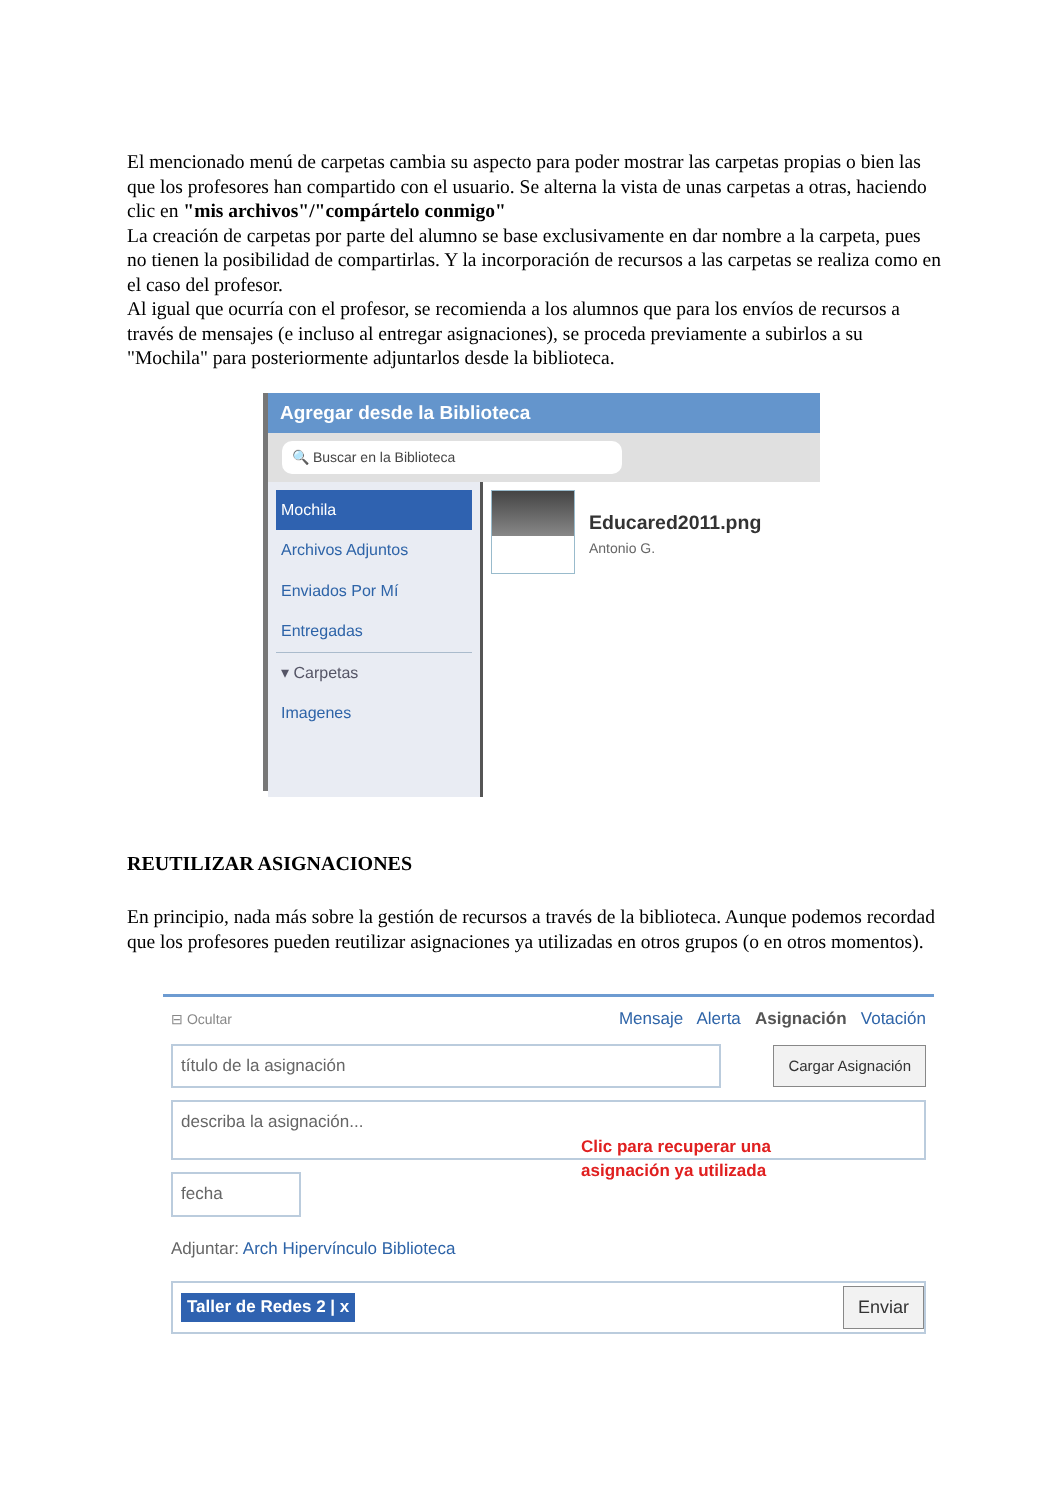El mencionado menú de carpetas cambia su aspecto para poder mostrar las carpetas propias o bien las que los profesores han compartido con el usuario. Se alterna la vista de unas carpetas a otras, haciendo clic en "mis archivos"/"compártelo conmigo"
La creación de carpetas por parte del alumno se base exclusivamente en dar nombre a la carpeta, pues no tienen la posibilidad de compartirlas. Y la incorporación de recursos a las carpetas se realiza como en el caso del profesor.
Al igual que ocurría con el profesor, se recomienda a los alumnos que para los envíos de recursos a través de mensajes (e incluso al entregar asignaciones), se proceda previamente a subirlos a su "Mochila" para posteriormente adjuntarlos desde la biblioteca.
Agregar desde la Biblioteca
🔍 Buscar en la Biblioteca
Mochila
Archivos Adjuntos
Enviados Por Mí
Entregadas
▾ Carpetas
Imagenes
Educared2011.png
Antonio G.
REUTILIZAR ASIGNACIONES
En principio, nada más sobre la gestión de recursos a través de la biblioteca. Aunque podemos recordad que los profesores pueden reutilizar asignaciones ya utilizadas en otros grupos (o en otros momentos).
⊟ Ocultar Mensaje Alerta Asignación Votación
título de la asignación Cargar Asignación
describa la asignación...
Clic para recuperar una
asignación ya utilizada
fecha
Adjuntar: Arch Hipervínculo Biblioteca
Taller de Redes 2 | x Enviar